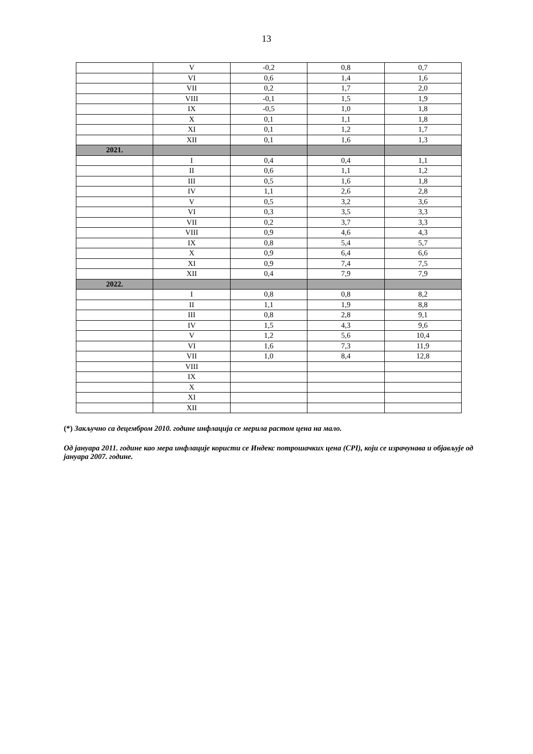13
| | V | -0,2 | 0,8 | 0,7 |
| | VI | 0,6 | 1,4 | 1,6 |
| | VII | 0,2 | 1,7 | 2,0 |
| | VIII | -0,1 | 1,5 | 1,9 |
| | IX | -0,5 | 1,0 | 1,8 |
| | X | 0,1 | 1,1 | 1,8 |
| | XI | 0,1 | 1,2 | 1,7 |
| | XII | 0,1 | 1,6 | 1,3 |
| 2021. | | | | |
| | I | 0,4 | 0,4 | 1,1 |
| | II | 0,6 | 1,1 | 1,2 |
| | III | 0,5 | 1,6 | 1,8 |
| | IV | 1,1 | 2,6 | 2,8 |
| | V | 0,5 | 3,2 | 3,6 |
| | VI | 0,3 | 3,5 | 3,3 |
| | VII | 0,2 | 3,7 | 3,3 |
| | VIII | 0,9 | 4,6 | 4,3 |
| | IX | 0,8 | 5,4 | 5,7 |
| | X | 0,9 | 6,4 | 6,6 |
| | XI | 0,9 | 7,4 | 7,5 |
| | XII | 0,4 | 7,9 | 7,9 |
| 2022. | | | | |
| | I | 0,8 | 0,8 | 8,2 |
| | II | 1,1 | 1,9 | 8,8 |
| | III | 0,8 | 2,8 | 9,1 |
| | IV | 1,5 | 4,3 | 9,6 |
| | V | 1,2 | 5,6 | 10,4 |
| | VI | 1,6 | 7,3 | 11,9 |
| | VII | 1,0 | 8,4 | 12,8 |
| | VIII | | | |
| | IX | | | |
| | X | | | |
| | XI | | | |
| | XII | | | |
(*) Закључно са децембром 2010. године инфлација се мерила растом цена на мало.
Од јануара 2011. године као мера инфлације користи се Индекс потрошачких цена (CPI), који се израчунава и објављује од јануара 2007. године.